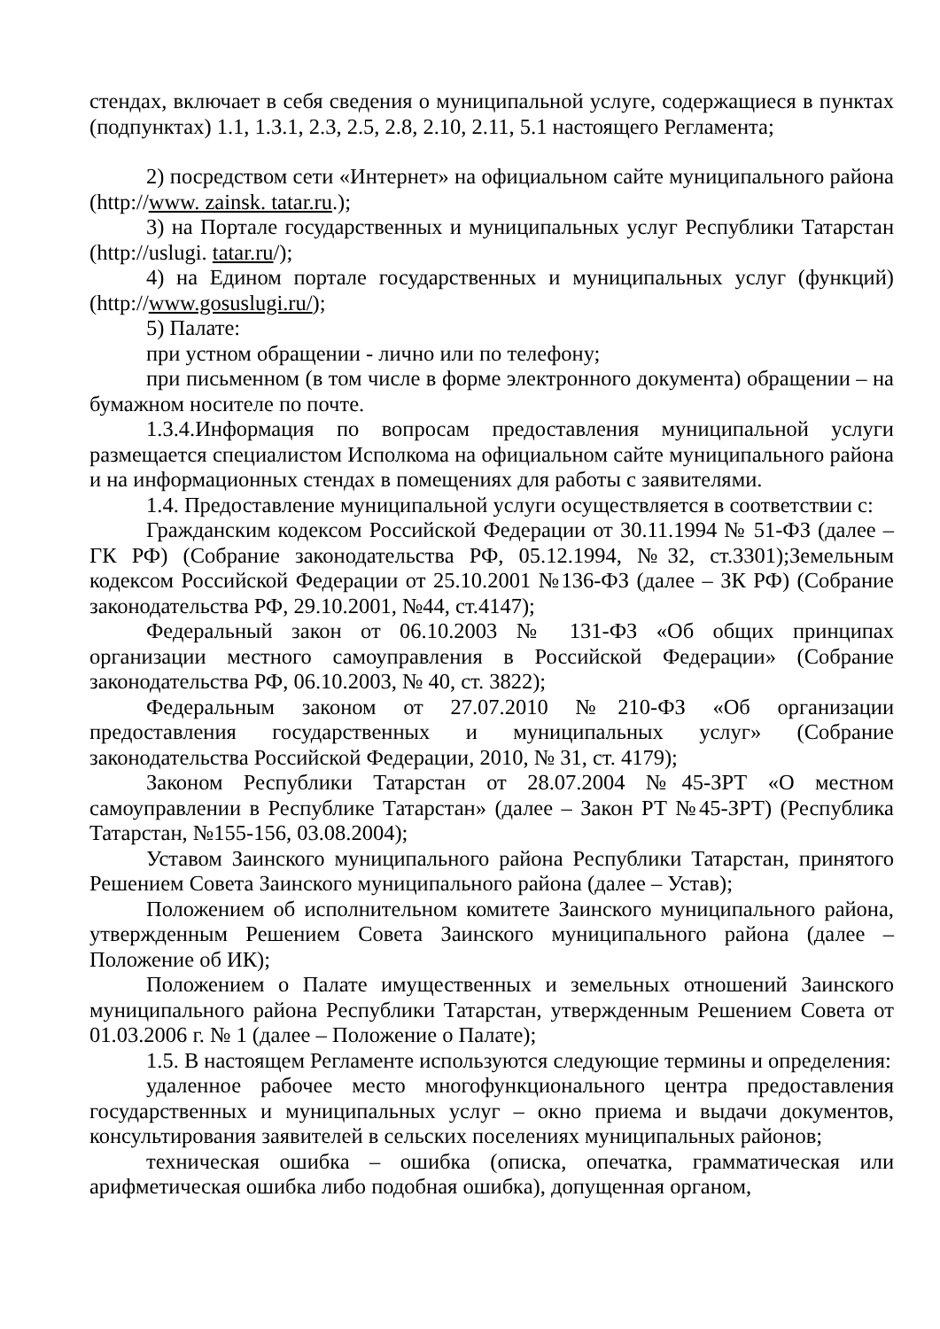стендах, включает в себя сведения о муниципальной услуге, содержащиеся в пунктах (подпунктах) 1.1, 1.3.1, 2.3, 2.5, 2.8, 2.10, 2.11, 5.1 настоящего Регламента;
2) посредством сети «Интернет» на официальном сайте муниципального района (http://www. zainsk. tatar.ru.);
3) на Портале государственных и муниципальных услуг Республики Татарстан (http://uslugi. tatar.ru/);
4) на Едином портале государственных и муниципальных услуг (функций) (http://www.gosuslugi.ru/);
5) Палате:
при устном обращении - лично или по телефону;
при письменном (в том числе в форме электронного документа) обращении – на бумажном носителе по почте.
1.3.4.Информация по вопросам предоставления муниципальной услуги размещается специалистом Исполкома на официальном сайте муниципального района и на информационных стендах в помещениях для работы с заявителями.
1.4. Предоставление муниципальной услуги осуществляется в соответствии с:
Гражданским кодексом Российской Федерации от 30.11.1994 № 51-ФЗ (далее – ГК РФ) (Собрание законодательства РФ, 05.12.1994, №32, ст.3301);Земельным кодексом Российской Федерации от 25.10.2001 №136-ФЗ (далее – ЗК РФ) (Собрание законодательства РФ, 29.10.2001, №44, ст.4147);
Федеральный закон от 06.10.2003 № 131-ФЗ «Об общих принципах организации местного самоуправления в Российской Федерации» (Собрание законодательства РФ, 06.10.2003, № 40, ст. 3822);
Федеральным законом от 27.07.2010 №210-ФЗ «Об организации предоставления государственных и муниципальных услуг» (Собрание законодательства Российской Федерации, 2010, № 31, ст. 4179);
Законом Республики Татарстан от 28.07.2004 №45-ЗРТ «О местном самоуправлении в Республике Татарстан» (далее – Закон РТ №45-ЗРТ) (Республика Татарстан, №155-156, 03.08.2004);
Уставом Заинского муниципального района Республики Татарстан, принятого Решением Совета Заинского муниципального района (далее – Устав);
Положением об исполнительном комитете Заинского муниципального района, утвержденным Решением Совета Заинского муниципального района (далее – Положение об ИК);
Положением о Палате имущественных и земельных отношений Заинского муниципального района Республики Татарстан, утвержденным Решением Совета от 01.03.2006 г. № 1 (далее – Положение о Палате);
1.5. В настоящем Регламенте используются следующие термины и определения:
удаленное рабочее место многофункционального центра предоставления государственных и муниципальных услуг – окно приема и выдачи документов, консультирования заявителей в сельских поселениях муниципальных районов;
техническая ошибка – ошибка (описка, опечатка, грамматическая или арифметическая ошибка либо подобная ошибка), допущенная органом,